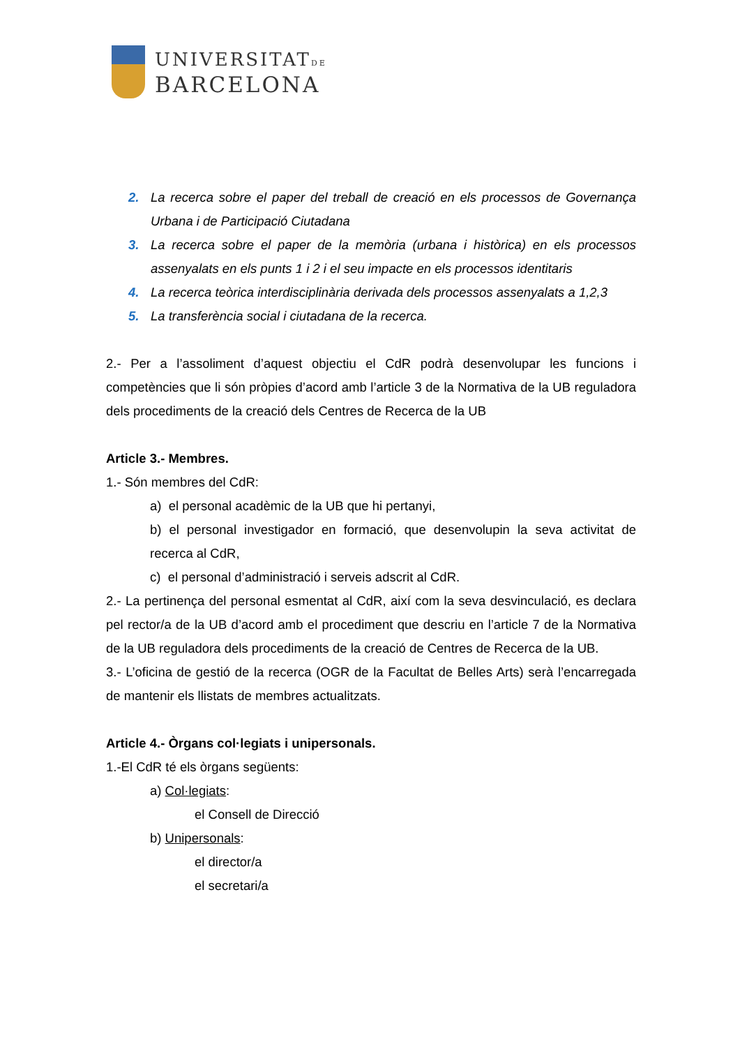UNIVERSITATDE
BARCELONA
2. La recerca sobre el paper del treball de creació en els processos de Governança Urbana i de Participació Ciutadana
3. La recerca sobre el paper de la memòria (urbana i històrica) en els processos assenyalats en els punts 1 i 2 i el seu impacte en els processos identitaris
4. La recerca teòrica interdisciplinària derivada dels processos assenyalats a 1,2,3
5. La transferència social i ciutadana de la recerca.
2.- Per a l’assoliment d’aquest objectiu el CdR podrà desenvolupar les funcions i competències que li són pròpies d’acord amb l’article 3 de la Normativa de la UB reguladora dels procediments de la creació dels Centres de Recerca de la UB
Article 3.- Membres.
1.- Són membres del CdR:
a) el personal acadèmic de la UB que hi pertanyi,
b) el personal investigador en formació, que desenvolupin la seva activitat de recerca al CdR,
c) el personal d’administració i serveis adscrit al CdR.
2.- La pertinença del personal esmentat al CdR, així com la seva desvinculació, es declara pel rector/a de la UB d’acord amb el procediment que descriu en l’article 7 de la Normativa de la UB reguladora dels procediments de la creació de Centres de Recerca de la UB.
3.- L’oficina de gestió de la recerca (OGR de la Facultat de Belles Arts) serà l’encarregada de mantenir els llistats de membres actualitzats.
Article 4.- Òrgans col·legiats i unipersonals.
1.-El CdR té els òrgans següents:
a) Col·legiats:
el Consell de Direcció
b) Unipersonals:
el director/a
el secretari/a